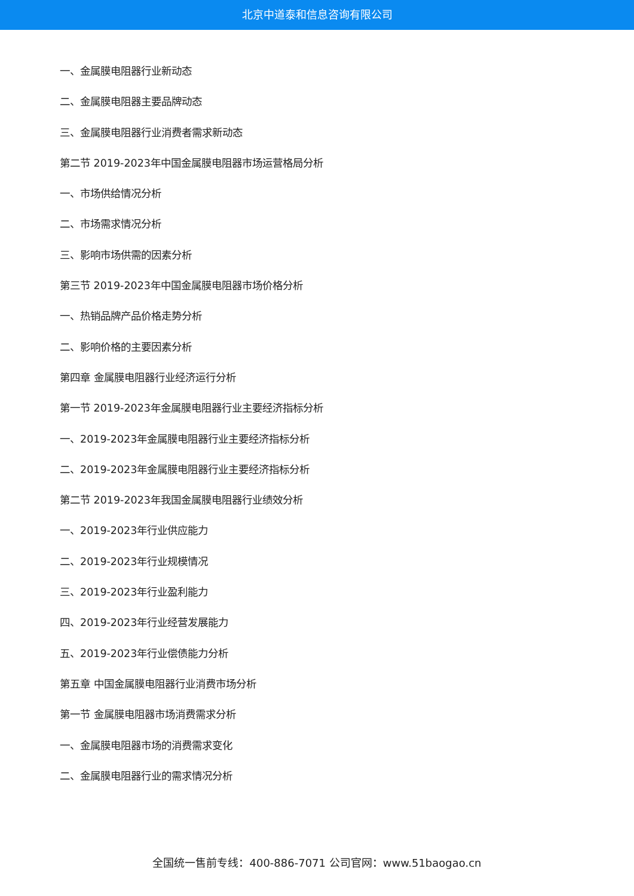北京中道泰和信息咨询有限公司
一、金属膜电阻器行业新动态
二、金属膜电阻器主要品牌动态
三、金属膜电阻器行业消费者需求新动态
第二节 2019-2023年中国金属膜电阻器市场运营格局分析
一、市场供给情况分析
二、市场需求情况分析
三、影响市场供需的因素分析
第三节 2019-2023年中国金属膜电阻器市场价格分析
一、热销品牌产品价格走势分析
二、影响价格的主要因素分析
第四章 金属膜电阻器行业经济运行分析
第一节 2019-2023年金属膜电阻器行业主要经济指标分析
一、2019-2023年金属膜电阻器行业主要经济指标分析
二、2019-2023年金属膜电阻器行业主要经济指标分析
第二节 2019-2023年我国金属膜电阻器行业绩效分析
一、2019-2023年行业供应能力
二、2019-2023年行业规模情况
三、2019-2023年行业盈利能力
四、2019-2023年行业经营发展能力
五、2019-2023年行业偿债能力分析
第五章 中国金属膜电阻器行业消费市场分析
第一节 金属膜电阻器市场消费需求分析
一、金属膜电阻器市场的消费需求变化
二、金属膜电阻器行业的需求情况分析
全国统一售前专线：400-886-7071 公司官网：www.51baogao.cn